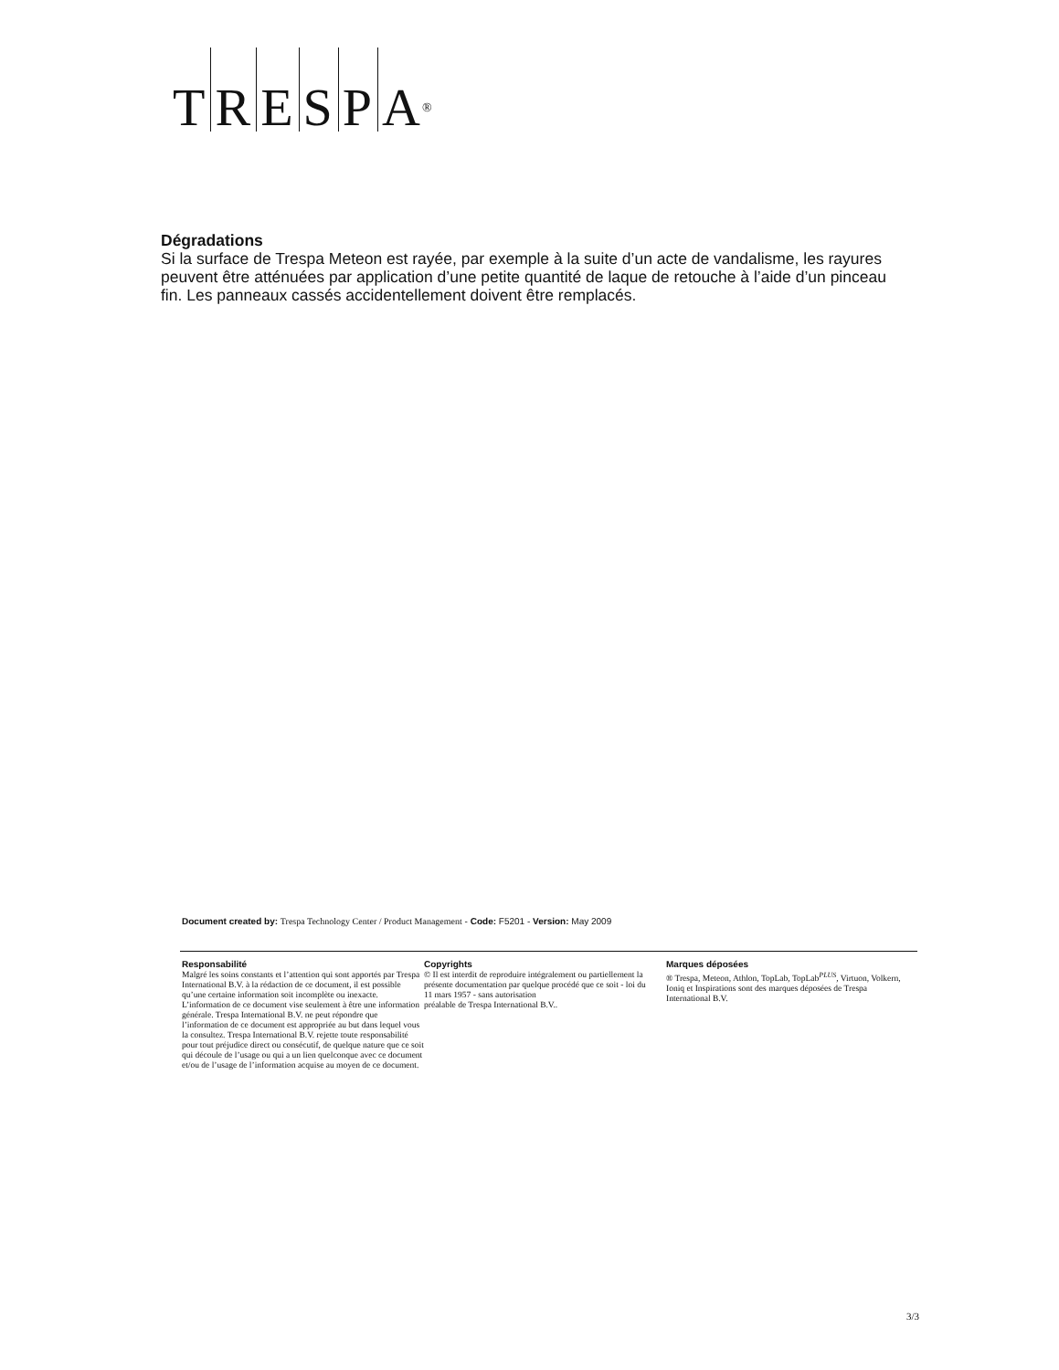TRESP A<sup>®</sup>
Dégradations
Si la surface de Trespa Meteon est rayée, par exemple à la suite d’un acte de vandalisme, les rayures peuvent être atténuées par application d’une petite quantité de laque de retouche à l’aide d’un pinceau fin. Les panneaux cassés accidentellement doivent être remplacés.
Document created by: Trespa Technology Center / Product Management - Code: F5201 - Version: May 2009
Responsabilité
Malgré les soins constants et l’attention qui sont apportés par Trespa International B.V. à la rédaction de ce document, il est possible qu’une certaine information soit incomplète ou inexacte. L’information de ce document vise seulement à être une information générale. Trespa International B.V. ne peut répondre que l’information de ce document est appropriée au but dans lequel vous la consultez. Trespa International B.V. rejette toute responsabilité pour tout préjudice direct ou consécutif, de quelque nature que ce soit qui découle de l’usage ou qui a un lien quelconque avec ce document et/ou de l’usage de l’information acquise au moyen de ce document.
Copyrights
© Il est interdit de reproduire intégralement ou partiellement la présente documentation par quelque procédé que ce soit - loi du
11 mars 1957 - sans autorisation
préalable de Trespa International B.V..
Marques déposées
® Trespa, Meteon, Athlon, TopLab, TopLab<sup>PLUS</sup>, Virtuon, Volkern, Ioniq et Inspirations sont des marques déposées de Trespa International B.V.
3/3